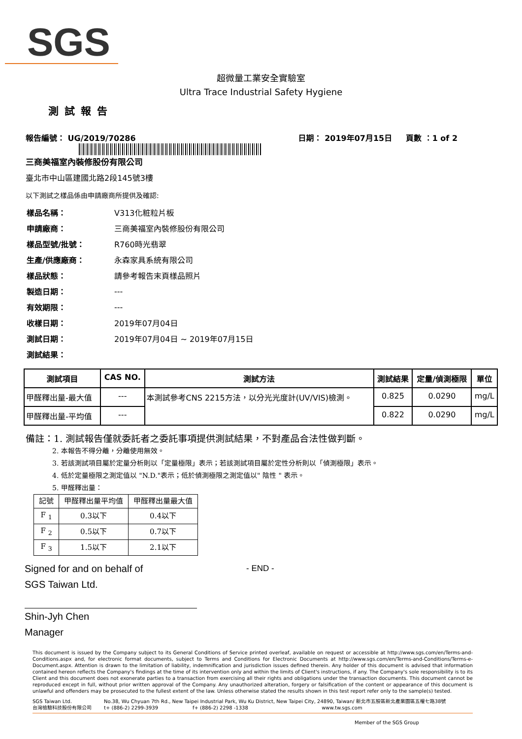SGS
超微量工業安全實驗室
Ultra Trace Industrial Safety Hygiene
測試報告
報告編號： UG/2019/70286 日期： 2019年07月15日 頁數 ：1 of 2
三商美福室內裝修股份有限公司
臺北市中山區建國北路2段145號3樓
以下測試之樣品係由申請廠商所提供及確認:
| 樣品名稱： | V313化粧粒片板 |
| 申請廠商： | 三商美福室內裝修股份有限公司 |
| 樣品型號/批號： | R760時光翡翠 |
| 生產/供應廠商： | 永森家具系統有限公司 |
| 樣品狀態： | 請參考報告末頁樣品照片 |
| 製造日期： | --- |
| 有效期限： | --- |
| 收樣日期： | 2019年07月04日 |
| 測試日期： | 2019年07月04日 ~ 2019年07月15日 |
| 測試結果： | |
| 測試項目 | CAS NO. | 測試方法 | 測試結果 | 定量/偵測極限 | 單位 |
| --- | --- | --- | --- | --- | --- |
| 甲醛釋出量-最大值 | --- | 本測試參考CNS 2215方法，以分光光度計(UV/VIS)檢測。 | 0.825 | 0.0290 | mg/L |
| 甲醛釋出量-平均值 | --- | | 0.822 | 0.0290 | mg/L |
備註：1. 測試報告僅就委託者之委託事項提供測試結果，不對產品合法性做判斷。
2. 本報告不得分離，分離使用無效。
3. 若該測試項目屬於定量分析則以「定量極限」表示；若該測試項目屬於定性分析則以「偵測極限」表示。
4. 低於定量極限之測定值以 "N.D."表示；低於偵測極限之測定值以" 陰性 " 表示。
5. 甲醛釋出量：
| 記號 | 甲醛釋出量平均值 | 甲醛釋出量最大值 |
| F <sub>1</sub> | 0.3以下 | 0.4以下 |
| F <sub>2</sub> | 0.5以下 | 0.7以下 |
| F <sub>3</sub> | 1.5以下 | 2.1以下 |
Signed for and on behalf of
SGS Taiwan Ltd.
Shin-Jyh Chen
Manager
- END -
This document is issued by the Company subject to its General Conditions of Service printed overleaf, available on request or accessible at http://www.sgs.com/en/Terms-and-Conditions.aspx and, for electronic format documents, subject to Terms and Conditions for Electronic Documents at http://www.sgs.com/en/Terms-and-Conditions/Terms-e-Document.aspx. Attention is drawn to the limitation of liability, indemnification and jurisdiction issues defined therein. Any holder of this document is advised that information contained hereon reflects the Company's findings at the time of its intervention only and within the limits of Client's instructions, if any. The Company's sole responsibility is to its Client and this document does not exonerate parties to a transaction from exercising all their rights and obligations under the transaction documents. This document cannot be reproduced except in full, without prior written approval of the Company. Any unauthorized alteration, forgery or falsification of the content or appearance of this document is unlawful and offenders may be prosecuted to the fullest extent of the law. Unless otherwise stated the results shown in this test report refer only to the sample(s) tested.
SGS Taiwan Ltd.
台灣檢驗科技股份有限公司 No.38, Wu Chyuan 7th Rd., New Taipei Industrial Park, Wu Ku District, New Taipei City, 24890, Taiwan/ 新北市五股區新北產業園區五權七路38號
t+ (886-2) 2299-3939 f+ (886-2) 2298 -1338 www.tw.sgs.com
Member of the SGS Group